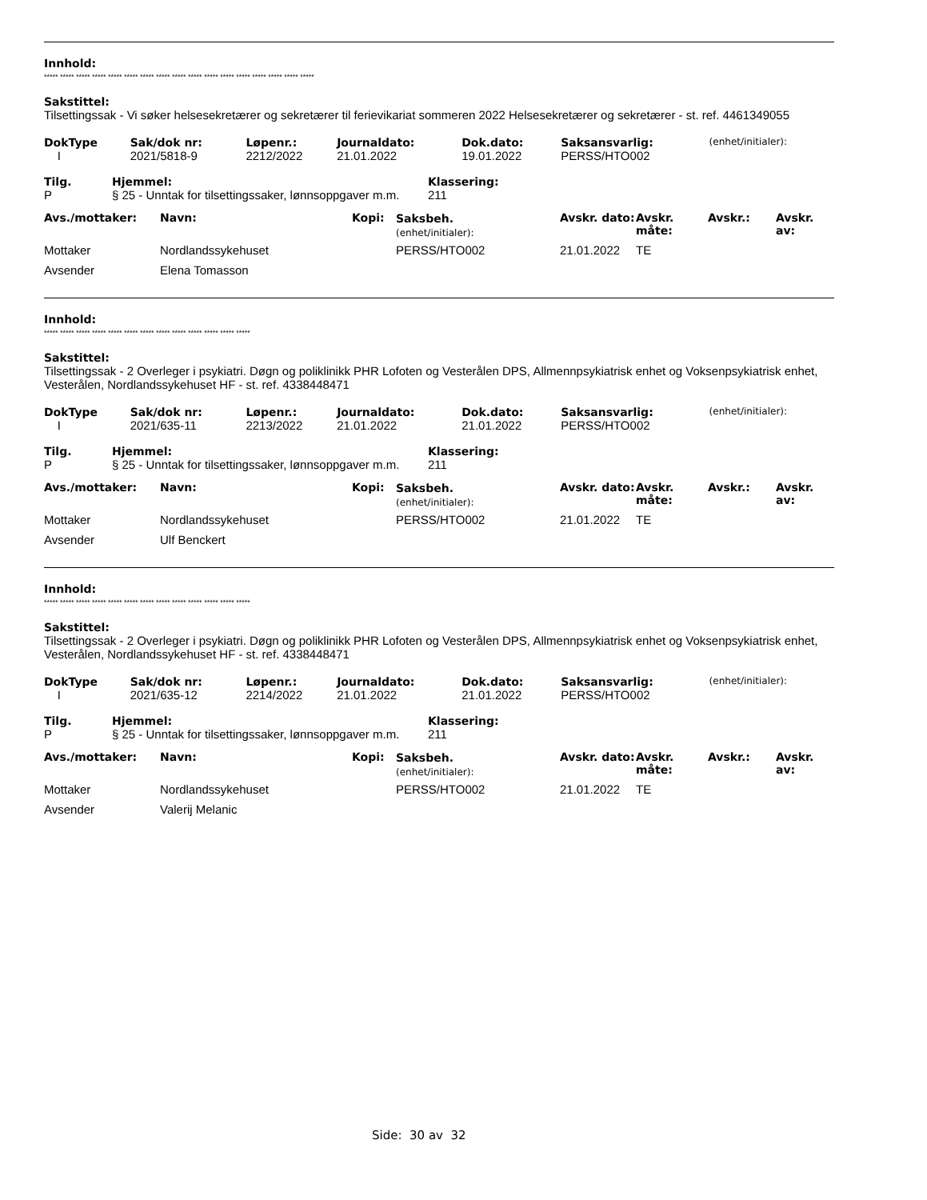Innhold:
***** ***** ***** ***** ***** ***** ***** ***** ***** ***** ***** ***** ***** ***** ***** ***** *****
Sakstittel:
Tilsettingssak - Vi søker helsesekretærer og sekretærer til ferievikariat sommeren 2022 Helsesekretærer og sekretærer - st. ref. 4461349055
| DokType | Sak/dok nr: | Løpenr.: | Journaldato: | Dok.dato: | Saksansvarlig: | (enhet/initialer): |
| --- | --- | --- | --- | --- | --- | --- |
| I | 2021/5818-9 | 2212/2022 | 21.01.2022 | 19.01.2022 | PERSS/HTO002 | |
| Tilg. | Hjemmel: | Klassering: |
| --- | --- | --- |
| P | § 25 - Unntak for tilsettingssaker, lønnsoppgaver m.m. | 211 |
| Avs./mottaker: | Navn: | Kopi: | Saksbeh. (enhet/initialer): | Avskr. dato: | Avskr. måte: | Avskr.: | Avskr. av: |
| --- | --- | --- | --- | --- | --- | --- | --- |
| Mottaker | Nordlandssykehuset | | PERSS/HTO002 | 21.01.2022 | TE | | |
| Avsender | Elena Tomasson | | | | | | |
Innhold:
***** ***** ***** ***** ***** ***** ***** ***** ***** ***** ***** ***** *****
Sakstittel:
Tilsettingssak - 2 Overleger i psykiatri. Døgn og poliklinikk PHR Lofoten og Vesterålen DPS, Allmennpsykiatrisk enhet og Voksenpsykiatrisk enhet, Vesterålen, Nordlandssykehuset HF - st. ref. 4338448471
| DokType | Sak/dok nr: | Løpenr.: | Journaldato: | Dok.dato: | Saksansvarlig: | (enhet/initialer): |
| --- | --- | --- | --- | --- | --- | --- |
| I | 2021/635-11 | 2213/2022 | 21.01.2022 | 21.01.2022 | PERSS/HTO002 | |
| Tilg. | Hjemmel: | Klassering: |
| --- | --- | --- |
| P | § 25 - Unntak for tilsettingssaker, lønnsoppgaver m.m. | 211 |
| Avs./mottaker: | Navn: | Kopi: | Saksbeh. (enhet/initialer): | Avskr. dato: | Avskr. måte: | Avskr.: | Avskr. av: |
| --- | --- | --- | --- | --- | --- | --- | --- |
| Mottaker | Nordlandssykehuset | | PERSS/HTO002 | 21.01.2022 | TE | | |
| Avsender | Ulf Benckert | | | | | | |
Innhold:
***** ***** ***** ***** ***** ***** ***** ***** ***** ***** ***** ***** *****
Sakstittel:
Tilsettingssak - 2 Overleger i psykiatri. Døgn og poliklinikk PHR Lofoten og Vesterålen DPS, Allmennpsykiatrisk enhet og Voksenpsykiatrisk enhet, Vesterålen, Nordlandssykehuset HF - st. ref. 4338448471
| DokType | Sak/dok nr: | Løpenr.: | Journaldato: | Dok.dato: | Saksansvarlig: | (enhet/initialer): |
| --- | --- | --- | --- | --- | --- | --- |
| I | 2021/635-12 | 2214/2022 | 21.01.2022 | 21.01.2022 | PERSS/HTO002 | |
| Tilg. | Hjemmel: | Klassering: |
| --- | --- | --- |
| P | § 25 - Unntak for tilsettingssaker, lønnsoppgaver m.m. | 211 |
| Avs./mottaker: | Navn: | Kopi: | Saksbeh. (enhet/initialer): | Avskr. dato: | Avskr. måte: | Avskr.: | Avskr. av: |
| --- | --- | --- | --- | --- | --- | --- | --- |
| Mottaker | Nordlandssykehuset | | PERSS/HTO002 | 21.01.2022 | TE | | |
| Avsender | Valerij Melanic | | | | | | |
Side: 30 av 32